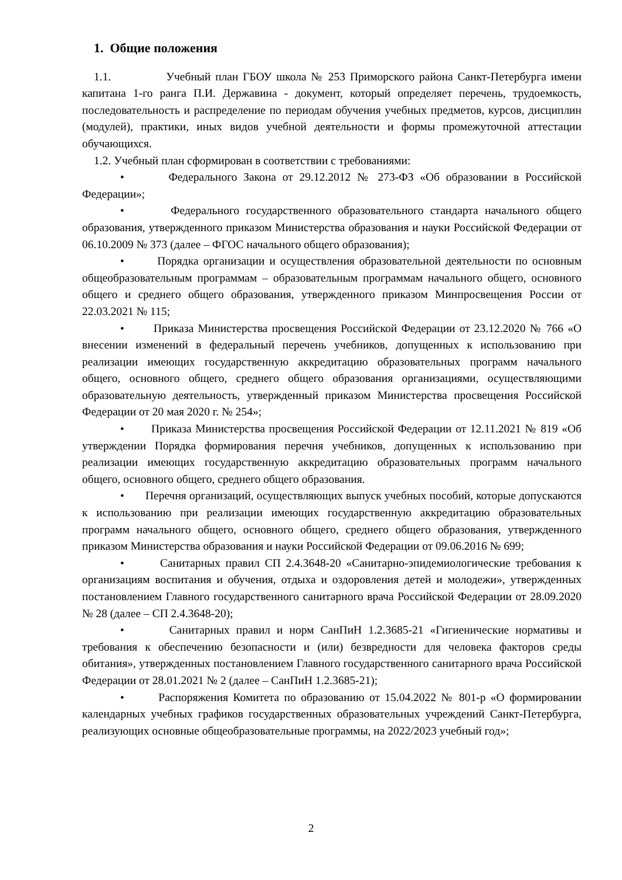1. Общие положения
1.1. Учебный план ГБОУ школа № 253 Приморского района Санкт-Петербурга имени капитана 1-го ранга П.И. Державина - документ, который определяет перечень, трудоемкость, последовательность и распределение по периодам обучения учебных предметов, курсов, дисциплин (модулей), практики, иных видов учебной деятельности и формы промежуточной аттестации обучающихся.
1.2. Учебный план сформирован в соответствии с требованиями:
• Федерального Закона от 29.12.2012 № 273-ФЗ «Об образовании в Российской Федерации»;
• Федерального государственного образовательного стандарта начального общего образования, утвержденного приказом Министерства образования и науки Российской Федерации от 06.10.2009 № 373 (далее – ФГОС начального общего образования);
• Порядка организации и осуществления образовательной деятельности по основным общеобразовательным программам – образовательным программам начального общего, основного общего и среднего общего образования, утвержденного приказом Минпросвещения России от 22.03.2021 № 115;
• Приказа Министерства просвещения Российской Федерации от 23.12.2020 № 766 «О внесении изменений в федеральный перечень учебников, допущенных к использованию при реализации имеющих государственную аккредитацию образовательных программ начального общего, основного общего, среднего общего образования организациями, осуществляющими образовательную деятельность, утвержденный приказом Министерства просвещения Российской Федерации от 20 мая 2020 г. № 254»;
• Приказа Министерства просвещения Российской Федерации от 12.11.2021 № 819 «Об утверждении Порядка формирования перечня учебников, допущенных к использованию при реализации имеющих государственную аккредитацию образовательных программ начального общего, основного общего, среднего общего образования.
• Перечня организаций, осуществляющих выпуск учебных пособий, которые допускаются к использованию при реализации имеющих государственную аккредитацию образовательных программ начального общего, основного общего, среднего общего образования, утвержденного приказом Министерства образования и науки Российской Федерации от 09.06.2016 № 699;
• Санитарных правил СП 2.4.3648-20 «Санитарно-эпидемиологические требования к организациям воспитания и обучения, отдыха и оздоровления детей и молодежи», утвержденных постановлением Главного государственного санитарного врача Российской Федерации от 28.09.2020 № 28 (далее – СП 2.4.3648-20);
• Санитарных правил и норм СанПиН 1.2.3685-21 «Гигиенические нормативы и требования к обеспечению безопасности и (или) безвредности для человека факторов среды обитания», утвержденных постановлением Главного государственного санитарного врача Российской Федерации от 28.01.2021 № 2 (далее – СанПиН 1.2.3685-21);
• Распоряжения Комитета по образованию от 15.04.2022 № 801-р «О формировании календарных учебных графиков государственных образовательных учреждений Санкт-Петербурга, реализующих основные общеобразовательные программы, на 2022/2023 учебный год»;
2